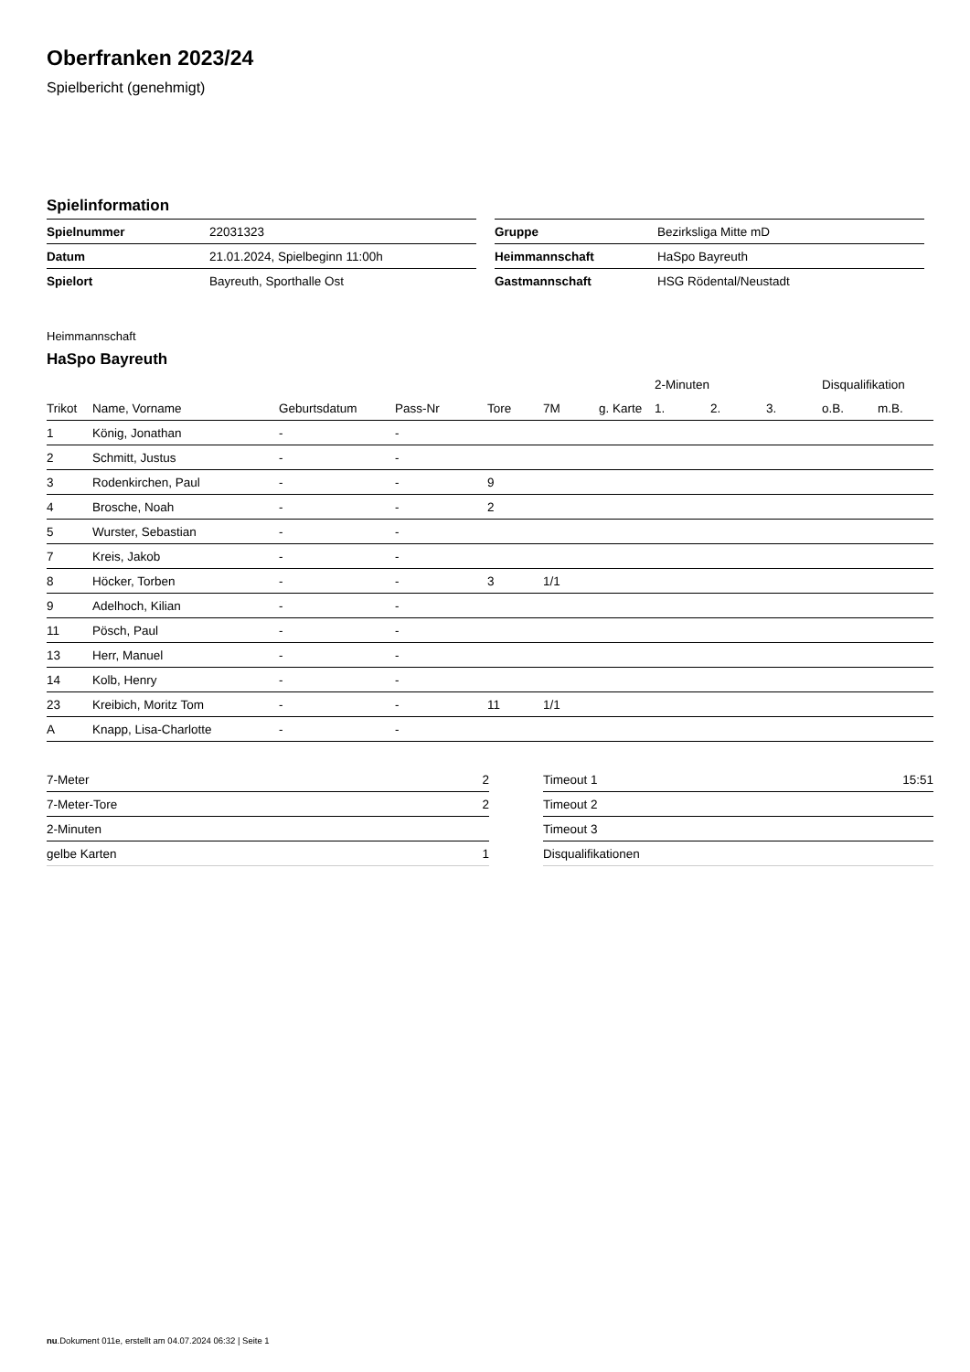Oberfranken 2023/24
Spielbericht (genehmigt)
Spielinformation
| Spielnummer | 22031323 |
| Datum | 21.01.2024, Spielbeginn 11:00h |
| Spielort | Bayreuth, Sporthalle Ost |
| Gruppe | Bezirksliga Mitte mD |
| Heimmannschaft | HaSpo Bayreuth |
| Gastmannschaft | HSG Rödental/Neustadt |
Heimmannschaft
HaSpo Bayreuth
| | | | | | | | 2-Minuten | | | Disqualifikation | |
| --- | --- | --- | --- | --- | --- | --- | --- | --- | --- | --- | --- |
| Trikot | Name, Vorname | Geburtsdatum | Pass-Nr | Tore | 7M | g. Karte | 1. | 2. | 3. | o.B. | m.B. |
| 1 | König, Jonathan | - | - | | | | | | | | |
| 2 | Schmitt, Justus | - | - | | | | | | | | |
| 3 | Rodenkirchen, Paul | - | - | 9 | | | | | | | |
| 4 | Brosche, Noah | - | - | 2 | | | | | | | |
| 5 | Wurster, Sebastian | - | - | | | | | | | | |
| 7 | Kreis, Jakob | - | - | | | | | | | | |
| 8 | Höcker, Torben | - | - | 3 | 1/1 | | | | | | |
| 9 | Adelhoch, Kilian | - | - | | | | | | | | |
| 11 | Pösch, Paul | - | - | | | | | | | | |
| 13 | Herr, Manuel | - | - | | | | | | | | |
| 14 | Kolb, Henry | - | - | | | | | | | | |
| 23 | Kreibich, Moritz Tom | - | - | 11 | 1/1 | | | | | | |
| A | Knapp, Lisa-Charlotte | - | - | | | | | | | | |
| 7-Meter | 2 |
| 7-Meter-Tore | 2 |
| 2-Minuten | |
| gelbe Karten | 1 |
| Timeout 1 | 15:51 |
| Timeout 2 | |
| Timeout 3 | |
| Disqualifikationen | |
nu.Dokument 011e, erstellt am 04.07.2024 06:32 | Seite 1